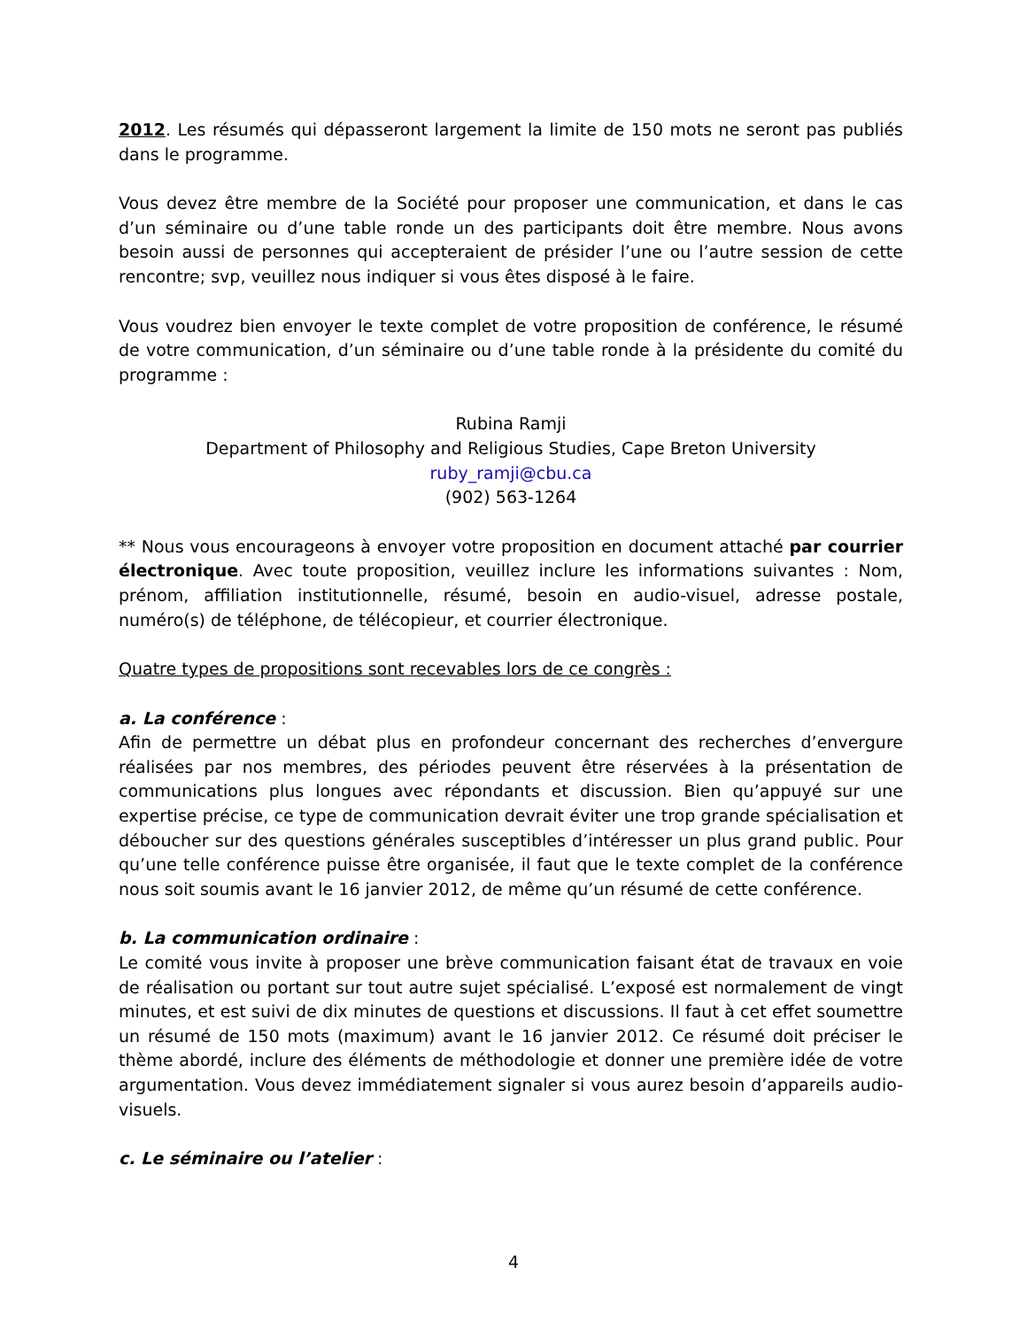2012. Les résumés qui dépasseront largement la limite de 150 mots ne seront pas publiés dans le programme.
Vous devez être membre de la Société pour proposer une communication, et dans le cas d’un séminaire ou d’une table ronde un des participants doit être membre. Nous avons besoin aussi de personnes qui accepteraient de présider l’une ou l’autre session de cette rencontre; svp, veuillez nous indiquer si vous êtes disposé à le faire.
Vous voudrez bien envoyer le texte complet de votre proposition de conférence, le résumé de votre communication, d’un séminaire ou d’une table ronde à la présidente du comité du programme :
Rubina Ramji
Department of Philosophy and Religious Studies, Cape Breton University
ruby_ramji@cbu.ca
(902) 563-1264
** Nous vous encourageons à envoyer votre proposition en document attaché par courrier électronique. Avec toute proposition, veuillez inclure les informations suivantes : Nom, prénom, affiliation institutionnelle, résumé, besoin en audio-visuel, adresse postale, numéro(s) de téléphone, de télécopieur, et courrier électronique.
Quatre types de propositions sont recevables lors de ce congrès :
a. La conférence :
Afin de permettre un débat plus en profondeur concernant des recherches d’envergure réalisées par nos membres, des périodes peuvent être réservées à la présentation de communications plus longues avec répondants et discussion. Bien qu’appuyé sur une expertise précise, ce type de communication devrait éviter une trop grande spécialisation et déboucher sur des questions générales susceptibles d’intéresser un plus grand public. Pour qu’une telle conférence puisse être organisée, il faut que le texte complet de la conférence nous soit soumis avant le 16 janvier 2012, de même qu’un résumé de cette conférence.
b. La communication ordinaire :
Le comité vous invite à proposer une brève communication faisant état de travaux en voie de réalisation ou portant sur tout autre sujet spécialisé. L’exposé est normalement de vingt minutes, et est suivi de dix minutes de questions et discussions. Il faut à cet effet soumettre un résumé de 150 mots (maximum) avant le 16 janvier 2012. Ce résumé doit préciser le thème abordé, inclure des éléments de méthodologie et donner une première idée de votre argumentation. Vous devez immédiatement signaler si vous aurez besoin d’appareils audio-visuels.
c. Le séminaire ou l’atelier :
4